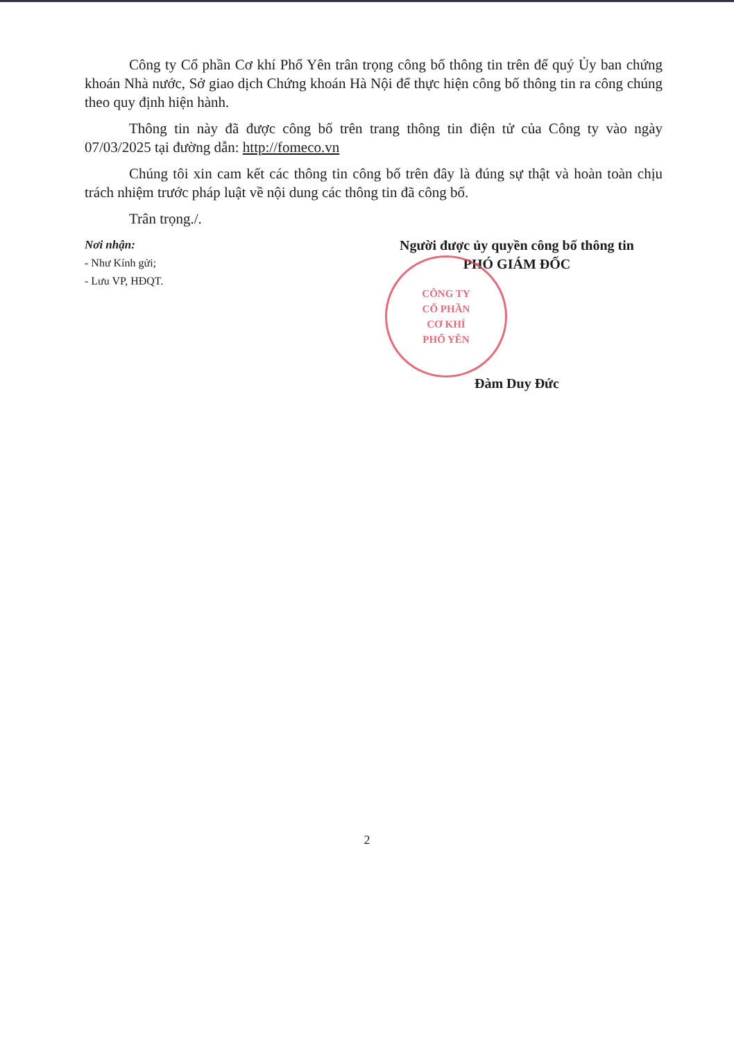Công ty Cổ phần Cơ khí Phổ Yên trân trọng công bố thông tin trên để quý Ủy ban chứng khoán Nhà nước, Sở giao dịch Chứng khoán Hà Nội để thực hiện công bố thông tin ra công chúng theo quy định hiện hành.
Thông tin này đã được công bố trên trang thông tin điện tử của Công ty vào ngày 07/03/2025 tại đường dẫn: http://fomeco.vn
Chúng tôi xin cam kết các thông tin công bố trên đây là đúng sự thật và hoàn toàn chịu trách nhiệm trước pháp luật về nội dung các thông tin đã công bố.
Trân trọng./.
Nơi nhận:
- Như Kính gửi;
- Lưu VP, HĐQT.
Người được ủy quyền công bố thông tin
PHÓ GIÁM ĐỐC
CÔNG TY
CỔ PHẦN
CƠ KHÍ
PHỔ YÊN
Đàm Duy Đức
2